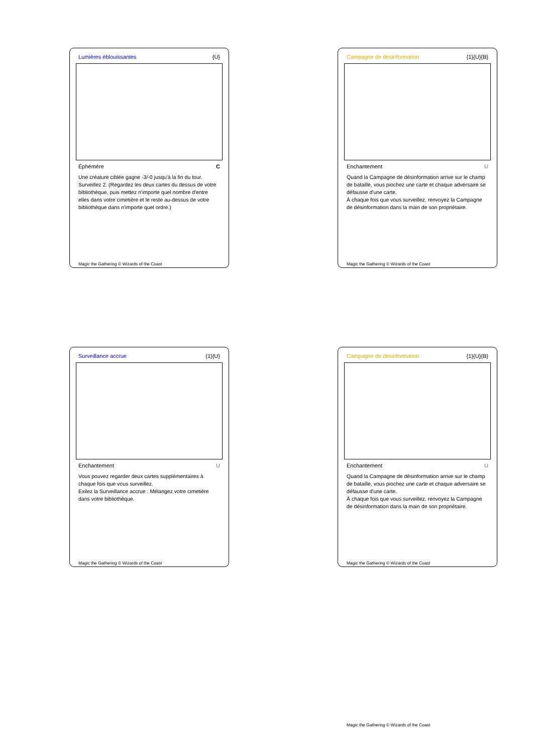Lumières éblouissantes {U}
Éphémère C
Une créature ciblée gagne -3/-0 jusqu'à la fin du tour.
Surveillez 2. (Regardez les deux cartes du dessus de votre bibliothèque, puis mettez n'importe quel nombre d'entre elles dans votre cimetière et le reste au-dessus de votre bibliothèque dans n'importe quel ordre.)
Magic the Gathering © Wizards of the Coast
Campagne de désinformation {1}{U}{B}
Enchantement U
Quand la Campagne de désinformation arrive sur le champ de bataille, vous piochez une carte et chaque adversaire se défausse d'une carte.
À chaque fois que vous surveillez, renvoyez la Campagne de désinformation dans la main de son propriétaire.
Magic the Gathering © Wizards of the Coast
Surveillance accrue {1}{U}
Enchantement U
Vous pouvez regarder deux cartes supplémentaires à chaque fois que vous surveillez.
Exilez la Surveillance accrue : Mélangez votre cimetière dans votre bibliothèque.
Magic the Gathering © Wizards of the Coast
Campagne de désinformation {1}{U}{B}
Enchantement U
Quand la Campagne de désinformation arrive sur le champ de bataille, vous piochez une carte et chaque adversaire se défausse d'une carte.
À chaque fois que vous surveillez, renvoyez la Campagne de désinformation dans la main de son propriétaire.
Magic the Gathering © Wizards of the Coast
Magic the Gathering © Wizards of the Coast